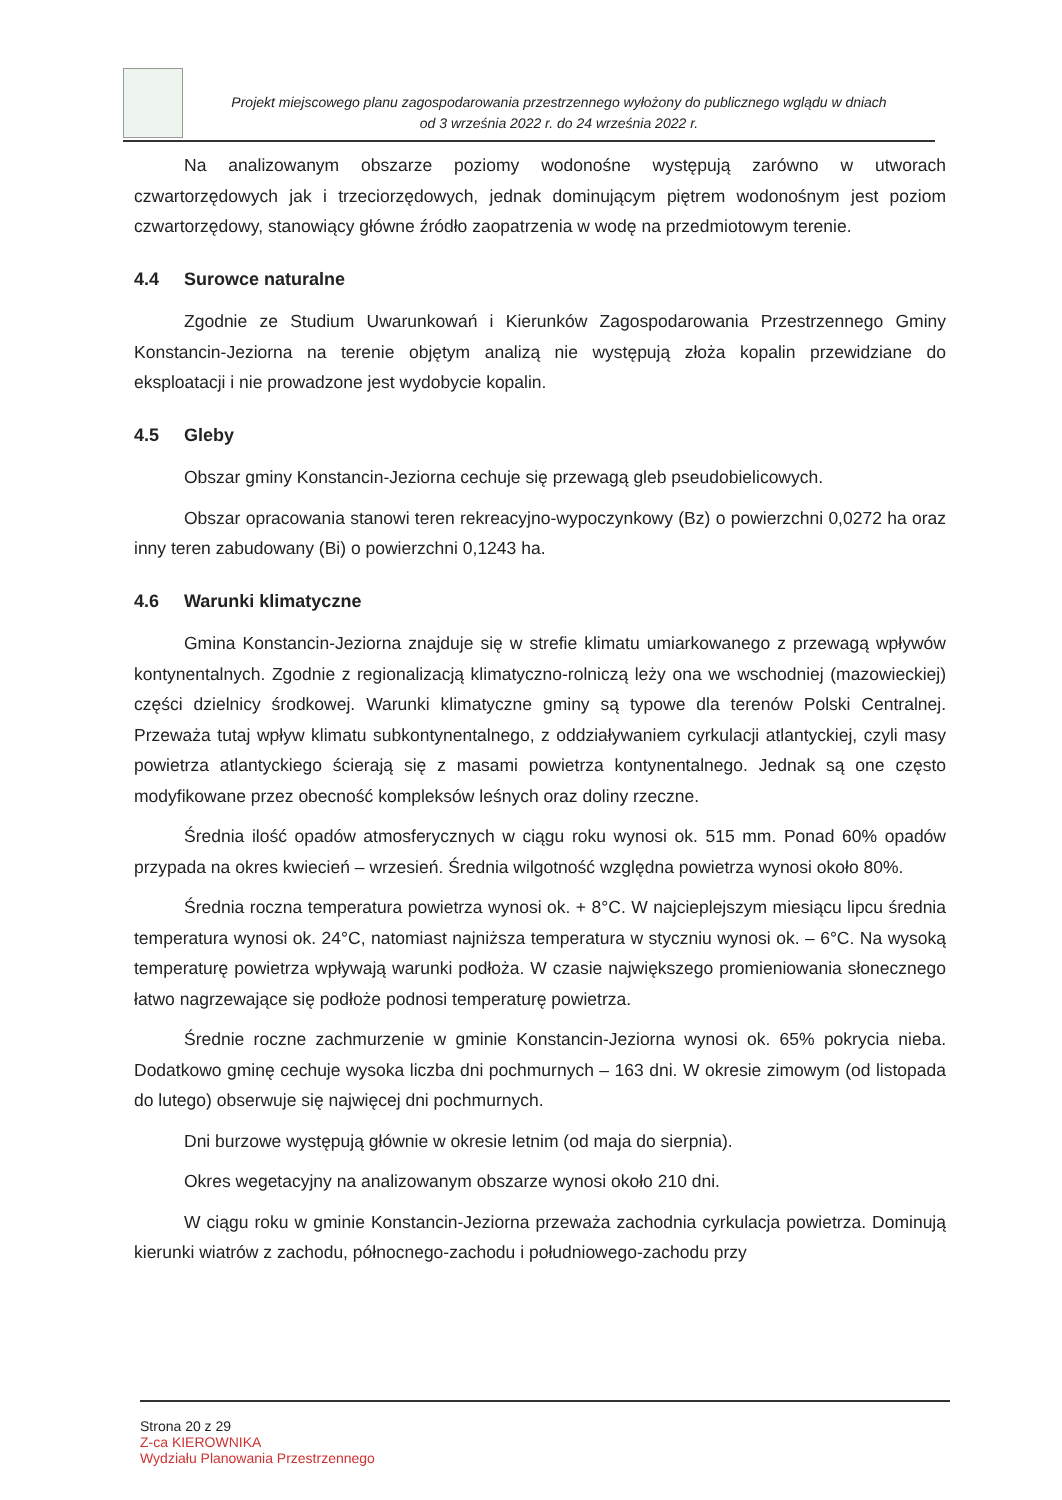Projekt miejscowego planu zagospodarowania przestrzennego wyłożony do publicznego wglądu w dniach
od 3 września 2022 r. do 24 września 2022 r.
Na analizowanym obszarze poziomy wodonośne występują zarówno w utworach czwartorzędowych jak i trzeciorzędowych, jednak dominującym piętrem wodonośnym jest poziom czwartorzędowy, stanowiący główne źródło zaopatrzenia w wodę na przedmiotowym terenie.
4.4 Surowce naturalne
Zgodnie ze Studium Uwarunkowań i Kierunków Zagospodarowania Przestrzennego Gminy Konstancin-Jeziorna na terenie objętym analizą nie występują złoża kopalin przewidziane do eksploatacji i nie prowadzone jest wydobycie kopalin.
4.5 Gleby
Obszar gminy Konstancin-Jeziorna cechuje się przewagą gleb pseudobielicowych.
Obszar opracowania stanowi teren rekreacyjno-wypoczynkowy (Bz) o powierzchni 0,0272 ha oraz inny teren zabudowany (Bi) o powierzchni 0,1243 ha.
4.6 Warunki klimatyczne
Gmina Konstancin-Jeziorna znajduje się w strefie klimatu umiarkowanego z przewagą wpływów kontynentalnych. Zgodnie z regionalizacją klimatyczno-rolniczą leży ona we wschodniej (mazowieckiej) części dzielnicy środkowej. Warunki klimatyczne gminy są typowe dla terenów Polski Centralnej. Przeważa tutaj wpływ klimatu subkontynentalnego, z oddziaływaniem cyrkulacji atlantyckiej, czyli masy powietrza atlantyckiego ścierają się z masami powietrza kontynentalnego. Jednak są one często modyfikowane przez obecność kompleksów leśnych oraz doliny rzeczne.
Średnia ilość opadów atmosferycznych w ciągu roku wynosi ok. 515 mm. Ponad 60% opadów przypada na okres kwiecień – wrzesień. Średnia wilgotność względna powietrza wynosi około 80%.
Średnia roczna temperatura powietrza wynosi ok. + 8°C. W najcieplejszym miesiącu lipcu średnia temperatura wynosi ok. 24°C, natomiast najniższa temperatura w styczniu wynosi ok. – 6°C. Na wysoką temperaturę powietrza wpływają warunki podłoża. W czasie największego promieniowania słonecznego łatwo nagrzewające się podłoże podnosi temperaturę powietrza.
Średnie roczne zachmurzenie w gminie Konstancin-Jeziorna wynosi ok. 65% pokrycia nieba. Dodatkowo gminę cechuje wysoka liczba dni pochmurnych – 163 dni. W okresie zimowym (od listopada do lutego) obserwuje się najwięcej dni pochmurnych.
Dni burzowe występują głównie w okresie letnim (od maja do sierpnia).
Okres wegetacyjny na analizowanym obszarze wynosi około 210 dni.
W ciągu roku w gminie Konstancin-Jeziorna przeważa zachodnia cyrkulacja powietrza. Dominują kierunki wiatrów z zachodu, północnego-zachodu i południowego-zachodu przy
Strona 20 z 29
Z-ca KIEROWNIKA
Wydziału Planowania Przestrzennego